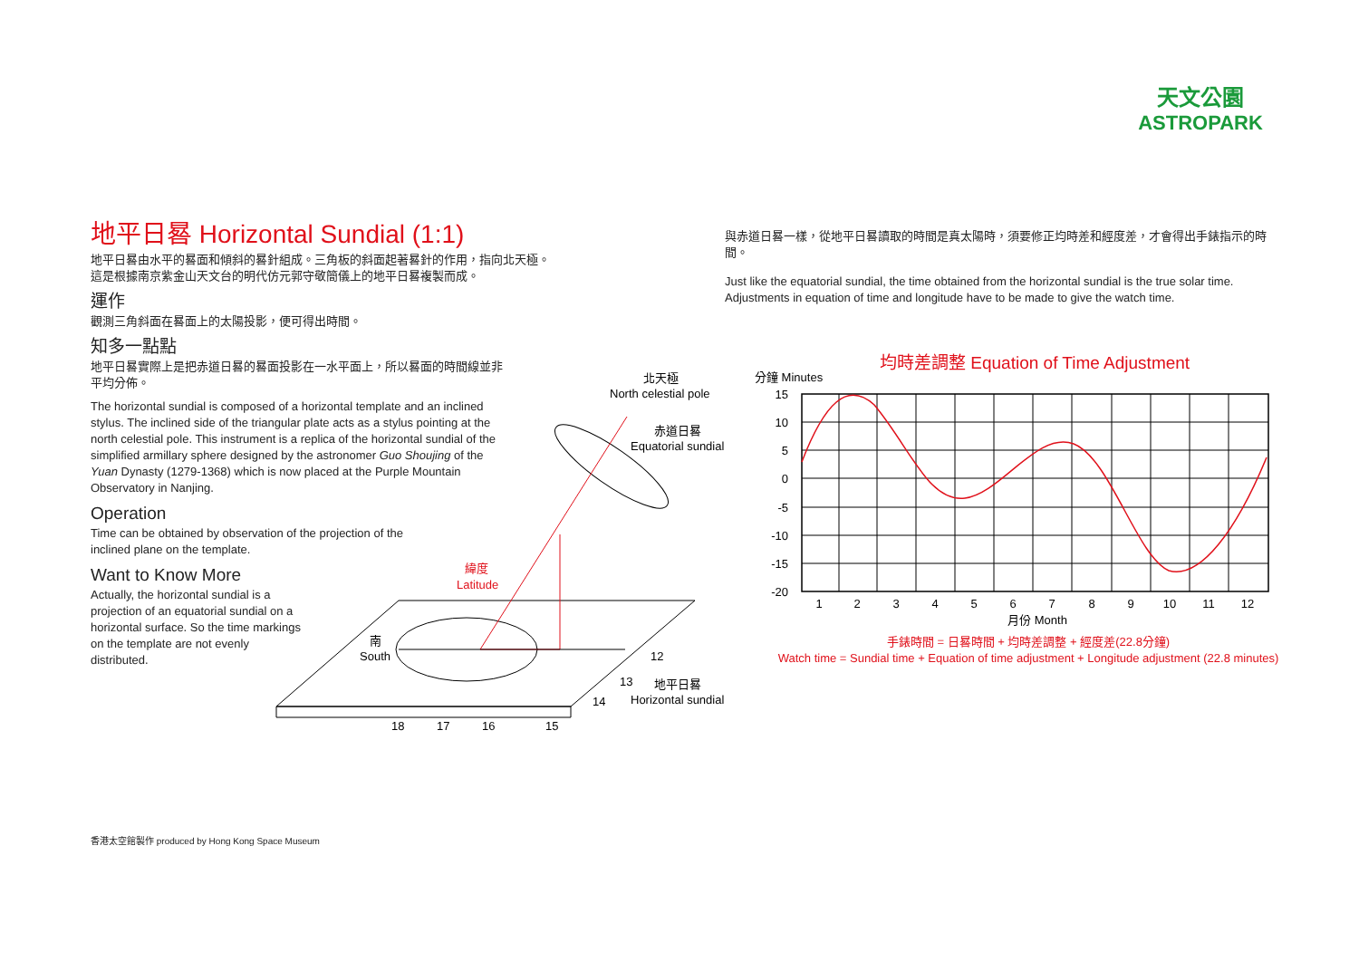天文公園
ASTROPARK
地平日晷 Horizontal Sundial (1:1)
地平日晷由水平的晷面和傾斜的晷針組成。三角板的斜面起著晷針的作用，指向北天極。
這是根據南京紫金山天文台的明代仿元郭守敬簡儀上的地平日晷複製而成。
運作
觀測三角斜面在晷面上的太陽投影，便可得出時間。
知多一點點
地平日晷實際上是把赤道日晷的晷面投影在一水平面上，所以晷面的時間線並非平均分佈。
The horizontal sundial is composed of a horizontal template and an inclined stylus. The inclined side of the triangular plate acts as a stylus pointing at the north celestial pole. This instrument is a replica of the horizontal sundial of the simplified armillary sphere designed by the astronomer Guo Shoujing of the Yuan Dynasty (1279-1368) which is now placed at the Purple Mountain Observatory in Nanjing.
Operation
Time can be obtained by observation of the projection of the inclined plane on the template.
Want to Know More
Actually, the horizontal sundial is a projection of an equatorial sundial on a horizontal surface. So the time markings on the template are not evenly distributed.
北天極
North celestial pole
赤道日晷
Equatorial sundial
緯度
Latitude
南
South
12
13
14
地平日晷
Horizontal sundial
18
17
16
15
與赤道日晷一樣，從地平日晷讀取的時間是真太陽時，須要修正均時差和經度差，才會得出手錶指示的時間。
Just like the equatorial sundial, the time obtained from the horizontal sundial is the true solar time. Adjustments in equation of time and longitude have to be made to give the watch time.
均時差調整 Equation of Time Adjustment
分鐘 Minutes
15
10
5
0
-5
-10
-15
-20
1
2
3
4
5
6
7
8
9
10
11
12
月份 Month
手錶時間 = 日晷時間 + 均時差調整 + 經度差(22.8分鐘)
Watch time = Sundial time + Equation of time adjustment + Longitude adjustment (22.8 minutes)
香港太空館製作 produced by Hong Kong Space Museum